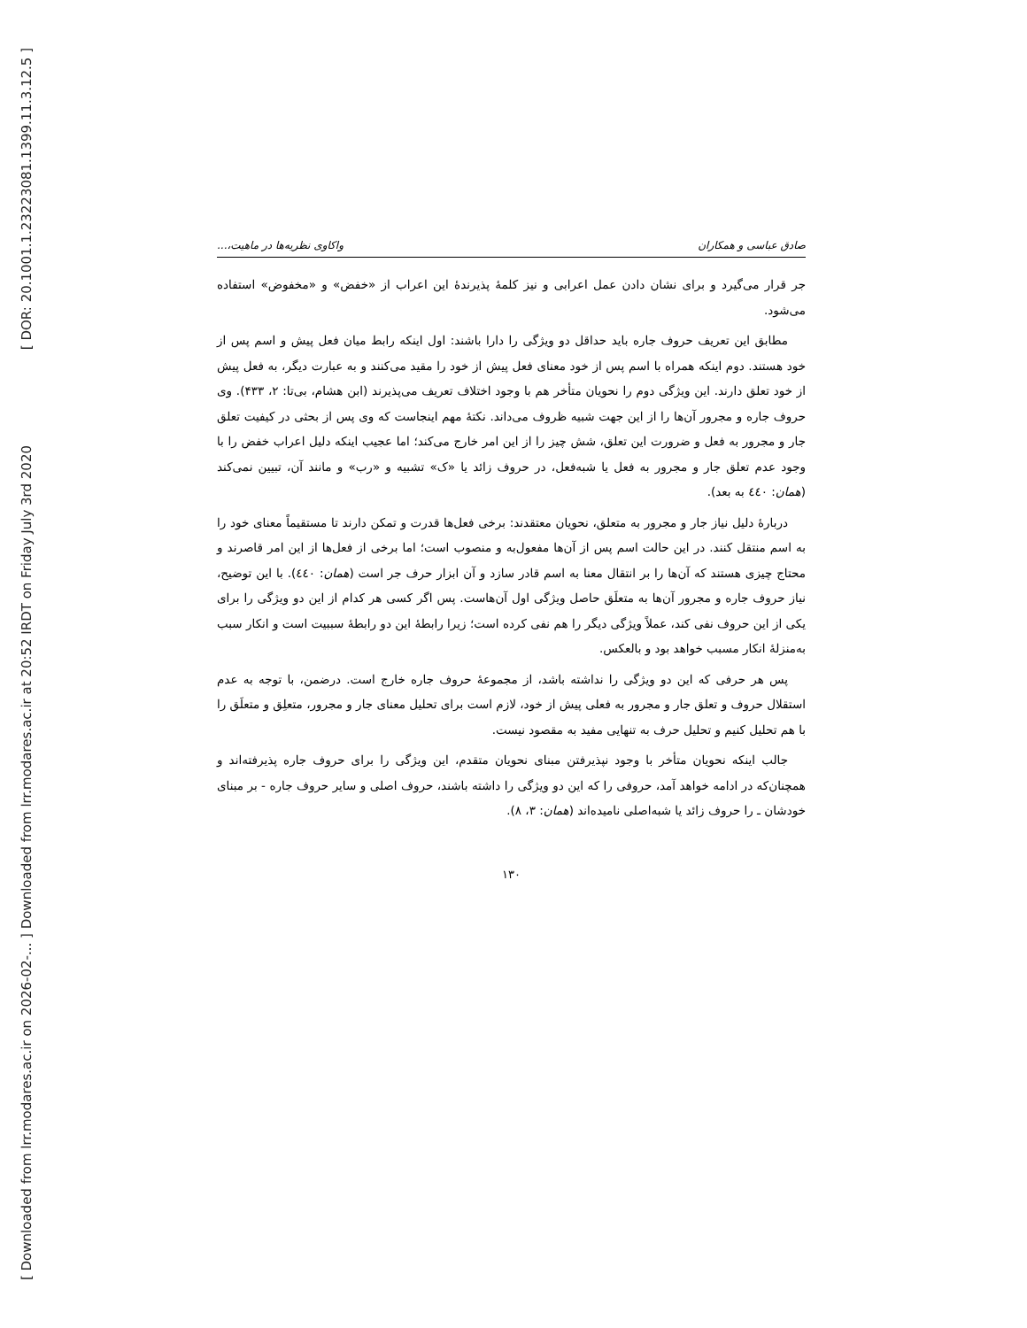[ DOR: 20.1001.1.23223081.1399.11.3.12.5 ]
[ Downloaded from lrr.modares.ac.ir on 2026-02-... ] Downloaded from lrr.modares.ac.ir at 20:52 IRDT on Friday July 3rd 2020
صادق عباسی و همکاران واکاوی نظریه‌ها در ماهیت،...
جر قرار می‌گیرد و برای نشان دادن عمل اعرابی و نیز کلمهٔ پذیرندهٔ این اعراب از «خفض» و «مخفوض» استفاده می‌شود.
مطابق این تعریف حروف جاره باید حداقل دو ویژگی را دارا باشند: اول اینکه رابط میان فعل پیش و اسم پس از خود هستند. دوم اینکه همراه با اسم پس از خود معنای فعل پیش از خود را مقید می‌کنند و به عبارت دیگر، به فعل پیش از خود تعلق دارند. این ویژگی دوم را نحویان متأخر هم با وجود اختلاف تعریف می‌پذیرند (ابن هشام، بی‌تا: ۲، ۴۳۳). وی حروف جاره و مجرور آن‌ها را از این جهت شبیه ظروف می‌داند. نکتهٔ مهم اینجاست که وی پس از بحثی در کیفیت تعلق جار و مجرور به فعل و ضرورت این تعلق، شش چیز را از این امر خارج می‌کند؛ اما عجیب اینکه دلیل اعراب خفض را با وجود عدم تعلق جار و مجرور به فعل یا شبه‌فعل، در حروف زائد یا «ک» تشبیه و «رب» و مانند آن، تبیین نمی‌کند (همان: ٤٤٠ به بعد).
دربارهٔ دلیل نیاز جار و مجرور به متعلق، نحویان معتقدند: برخی فعل‌ها قدرت و تمکن دارند تا مستقیماً معنای خود را به اسم منتقل کنند. در این حالت اسم پس از آن‌ها مفعول‌به و منصوب است؛ اما برخی از فعل‌ها از این امر قاصرند و محتاج چیزی هستند که آن‌ها را بر انتقال معنا به اسم قادر سازد و آن ابزار حرف جر است (همان: ٤٤٠). با این توضیح، نیاز حروف جاره و مجرور آن‌ها به متعلَق حاصل ویژگی اول آن‌هاست. پس اگر کسی هر کدام از این دو ویژگی را برای یکی از این حروف نفی کند، عملاً ویژگی دیگر را هم نفی کرده است؛ زیرا رابطهٔ این دو رابطهٔ سببیت است و انکار سبب به‌منزلهٔ انکار مسبب خواهد بود و بالعکس.
پس هر حرفی که این دو ویژگی را نداشته باشد، از مجموعهٔ حروف جاره خارج است. درضمن، با توجه به عدم استقلال حروف و تعلق جار و مجرور به فعلی پیش از خود، لازم است برای تحلیل معنای جار و مجرور، متعلِق و متعلَق را با هم تحلیل کنیم و تحلیل حرف به تنهایی مفید به مقصود نیست.
جالب اینکه نحویان متأخر با وجود نپذیرفتن مبنای نحویان متقدم، این ویژگی را برای حروف جاره پذیرفته‌اند و همچنان‌که در ادامه خواهد آمد، حروفی را که این دو ویژگی را داشته باشند، حروف اصلی و سایر حروف جاره - بر مبنای خودشان ـ را حروف زائد یا شبه‌اصلی نامیده‌اند (همان: ۳، ۸).
۱۳۰